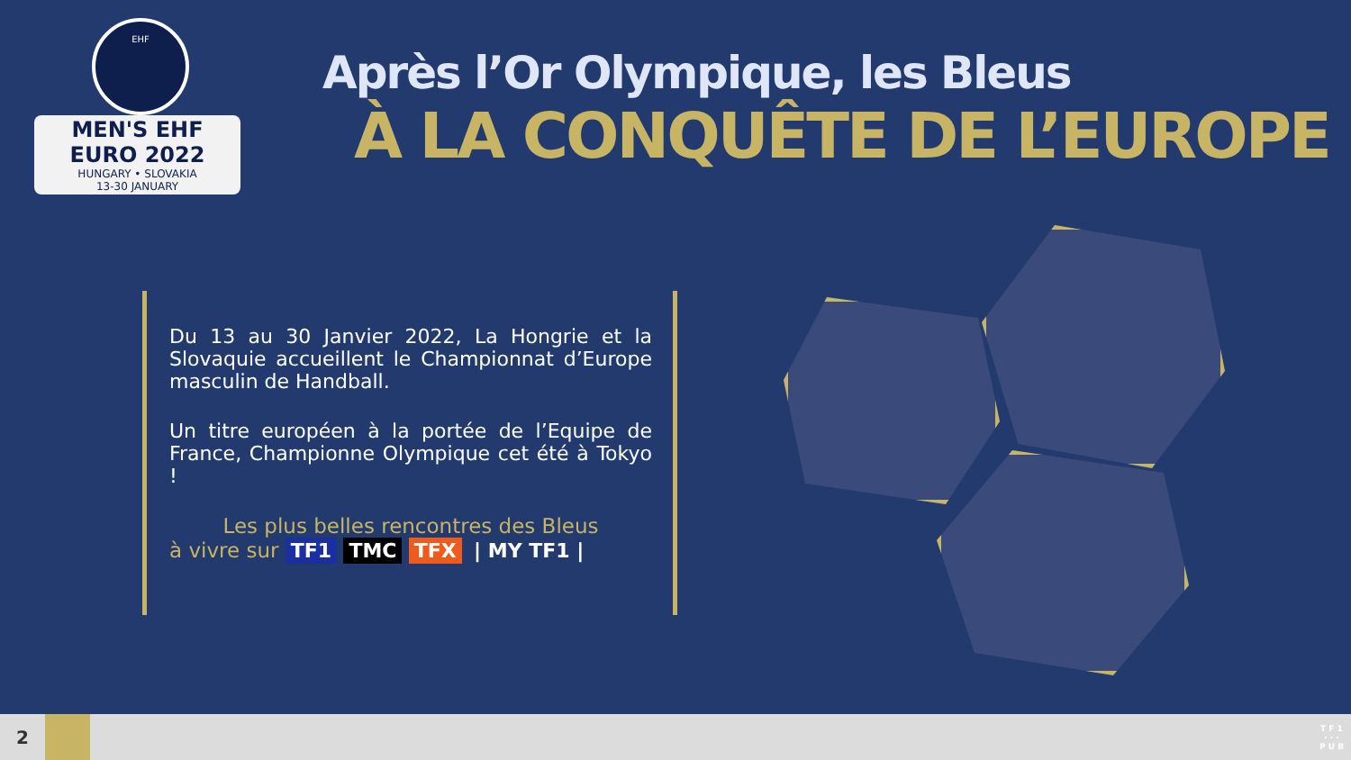EHF
MEN'S EHF EURO 2022
HUNGARY • SLOVAKIA
13-30 JANUARY
Après l’Or Olympique, les Bleus
À LA CONQUÊTE DE L’EUROPE
Du 13 au 30 Janvier 2022, La Hongrie et la Slovaquie accueillent le Championnat d’Europe masculin de Handball.
Un titre européen à la portée de l’Equipe de France, Championne Olympique cet été à Tokyo !
Les plus belles rencontres des Bleus
à vivre sur TF1 TMC TFX | MY TF1 |
2
T F 1
· · ·
P U B